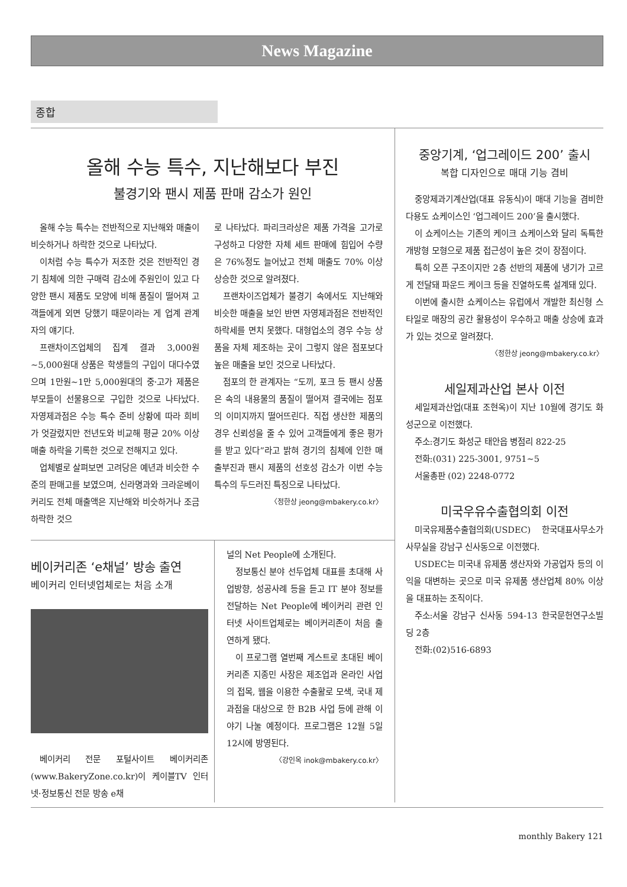News Magazine
종합
올해 수능 특수, 지난해보다 부진
불경기와 팬시 제품 판매 감소가 원인
올해 수능 특수는 전반적으로 지난해와 매출이 비슷하거나 하락한 것으로 나타났다.
이처럼 수능 특수가 저조한 것은 전반적인 경기 침체에 의한 구매력 감소에 주원인이 있고 다양한 팬시 제품도 모양에 비해 품질이 떨어져 고객들에게 외면 당했기 때문이라는 게 업계 관계자의 얘기다.
프랜차이즈업체의 집계 결과 3,000원~5,000원대 상품은 학생들의 구입이 대다수였으며 1만원~1만 5,000원대의 중·고가 제품은 부모들이 선물용으로 구입한 것으로 나타났다. 자영제과점은 수능 특수 준비 상황에 따라 희비가 엇갈렸지만 전년도와 비교해 평균 20% 이상 매출 하락을 기록한 것으로 전해지고 있다.
업체별로 살펴보면 고려당은 예년과 비슷한 수준의 판매고를 보였으며, 신라명과와 크라운베이커리도 전체 매출액은 지난해와 비슷하거나 조금 하락한 것으
로 나타났다. 파리크라상은 제품 가격을 고가로 구성하고 다양한 자체 세트 판매에 힘입어 수량은 76%정도 늘어났고 전체 매출도 70% 이상 상승한 것으로 알려졌다.
프랜차이즈업체가 불경기 속에서도 지난해와 비슷한 매출을 보인 반면 자영제과점은 전반적인 하락세를 면치 못했다. 대형업소의 경우 수능 상품을 자체 제조하는 곳이 그렇지 않은 점포보다 높은 매출을 보인 것으로 나타났다.
점포의 한 관계자는 “도끼, 포크 등 팬시 상품은 속의 내용물의 품질이 떨어져 결국에는 점포의 이미지까지 떨어뜨린다. 직접 생산한 제품의 경우 신뢰성을 줄 수 있어 고객들에게 좋은 평가를 받고 있다”라고 밝혀 경기의 침체에 인한 매출부진과 팬시 제품의 선호성 감소가 이번 수능 특수의 두드러진 특징으로 나타났다.
〈정한상 jeong@mbakery.co.kr〉
베이커리존 ‘e채널’ 방송 출연
베이커리 인터넷업체로는 처음 소개
베이커리 전문 포털사이트 베이커리존(www.BakeryZone.co.kr)이 케이블TV 인터넷·정보통신 전문 방송 e채
널의 Net People에 소개된다.
정보통신 분야 선두업체 대표를 초대해 사업방향, 성공사례 등을 듣고 IT 분야 정보를 전달하는 Net People에 베이커리 관련 인터넷 사이트업체로는 베이커리존이 처음 출연하게 됐다.
이 프로그램 열번째 게스트로 초대된 베이커리존 지종민 사장은 제조업과 온라인 사업의 접목, 웹을 이용한 수출활로 모색, 국내 제과점을 대상으로 한 B2B 사업 등에 관해 이야기 나눌 예정이다. 프로그램은 12월 5일 12시에 방영된다.
〈강인옥 inok@mbakery.co.kr〉
중앙기계, ‘업그레이드 200’ 출시
복합 디자인으로 매대 기능 겸비
중앙제과기계산업(대표 유동식)이 매대 기능을 겸비한 다용도 쇼케이스인 ‘업그레이드 200’을 출시했다.
이 쇼케이스는 기존의 케이크 쇼케이스와 달리 독특한 개방형 모형으로 제품 접근성이 높은 것이 장점이다.
특히 오픈 구조이지만 2층 선반의 제품에 냉기가 고르게 전달돼 파운드 케이크 등을 진열하도록 설계돼 있다.
이번에 출시한 쇼케이스는 유럽에서 개발한 최신형 스타일로 매장의 공간 활용성이 우수하고 매출 상승에 효과가 있는 것으로 알려졌다.
〈정한상 jeong@mbakery.co.kr〉
세일제과산업 본사 이전
세일제과산업(대표 조현옥)이 지난 10월에 경기도 화성군으로 이전했다.
주소:경기도 화성군 태안읍 병점리 822-25
전화:(031) 225-3001, 9751~5
서울총판 (02) 2248-0772
미국우유수출협의회 이전
미국유제품수출협의회(USDEC) 한국대표사무소가 사무실을 강남구 신사동으로 이전했다.
USDEC는 미국내 유제품 생산자와 가공업자 등의 이익을 대변하는 곳으로 미국 유제품 생산업체 80% 이상을 대표하는 조직이다.
주소:서울 강남구 신사동 594-13 한국문헌연구소빌딩 2층
전화:(02)516-6893
monthly Bakery 121